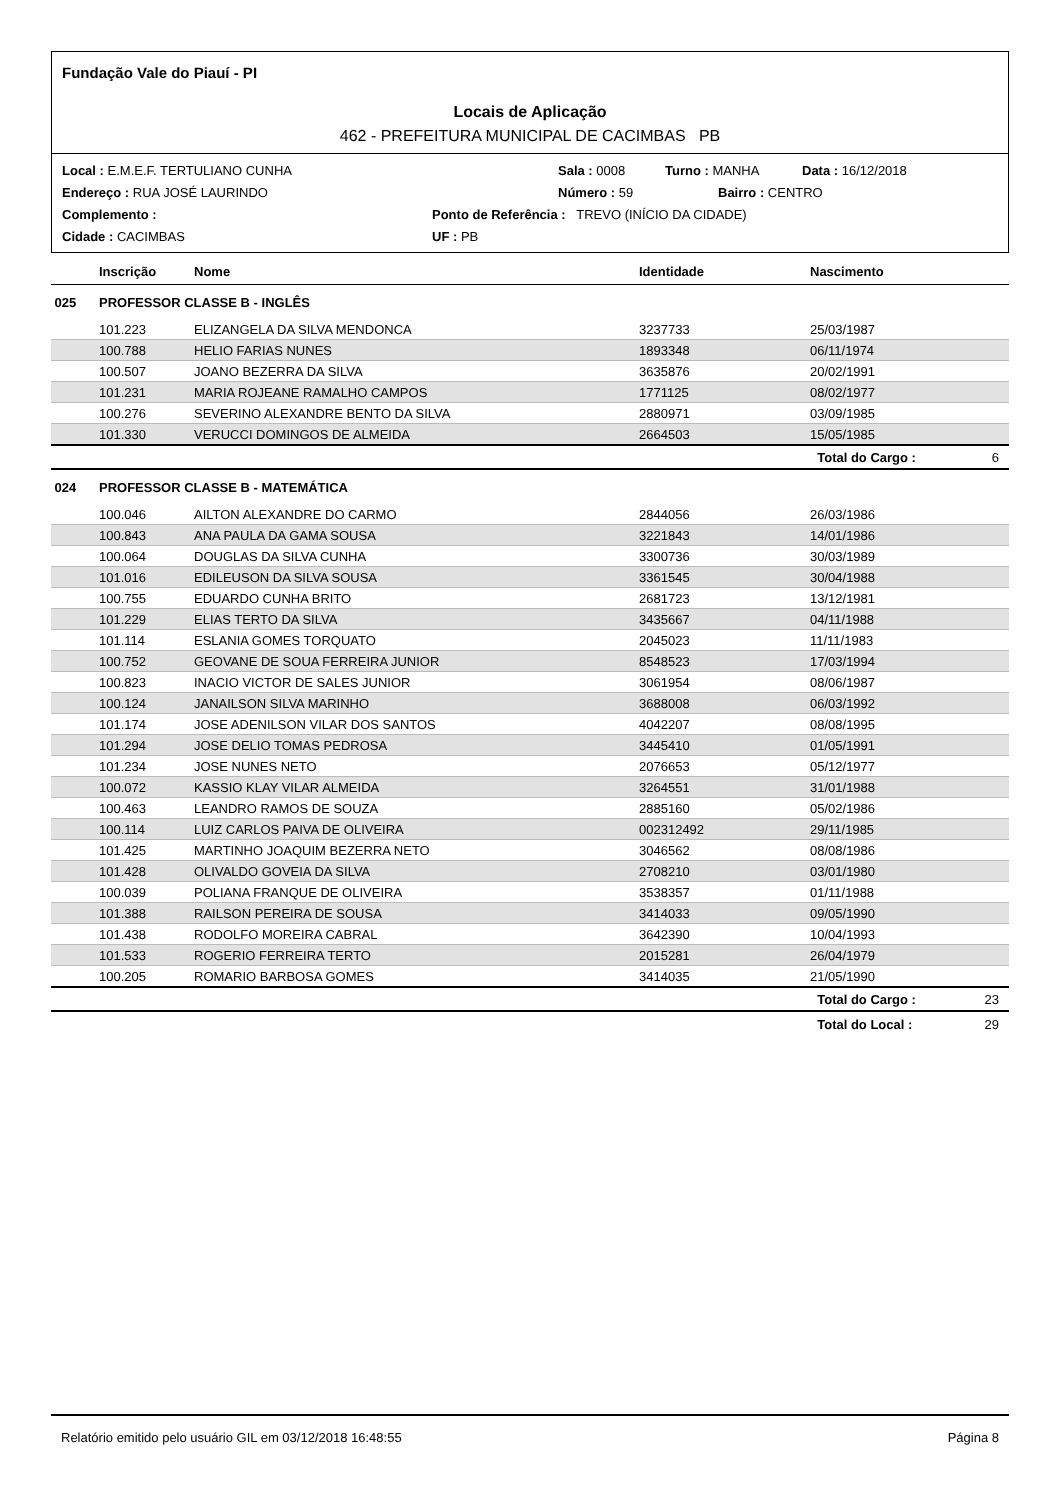Fundação Vale do Piauí - PI
Locais de Aplicação
462 - PREFEITURA MUNICIPAL DE CACIMBAS PB
Local : E.M.E.F. TERTULIANO CUNHA Sala : 0008 Turno : MANHA Data : 16/12/2018
Endereço : RUA JOSÉ LAURINDO Número : 59 Bairro : CENTRO
Complemento : Ponto de Referência : TREVO (INÍCIO DA CIDADE)
Cidade : CACIMBAS UF : PB
| | Inscrição | Nome | Identidade | Nascimento | |
| --- | --- | --- | --- | --- | --- |
| 025 | PROFESSOR CLASSE B - INGLÊS | | | | |
| | 101.223 | ELIZANGELA DA SILVA MENDONCA | 3237733 | 25/03/1987 | |
| | 100.788 | HELIO FARIAS NUNES | 1893348 | 06/11/1974 | |
| | 100.507 | JOANO BEZERRA DA SILVA | 3635876 | 20/02/1991 | |
| | 101.231 | MARIA ROJEANE RAMALHO CAMPOS | 1771125 | 08/02/1977 | |
| | 100.276 | SEVERINO ALEXANDRE BENTO DA SILVA | 2880971 | 03/09/1985 | |
| | 101.330 | VERUCCI DOMINGOS DE ALMEIDA | 2664503 | 15/05/1985 | |
| | | | | Total do Cargo : | 6 |
| 024 | PROFESSOR CLASSE B - MATEMÁTICA | | | | |
| | 100.046 | AILTON ALEXANDRE DO CARMO | 2844056 | 26/03/1986 | |
| | 100.843 | ANA PAULA DA GAMA SOUSA | 3221843 | 14/01/1986 | |
| | 100.064 | DOUGLAS DA SILVA CUNHA | 3300736 | 30/03/1989 | |
| | 101.016 | EDILEUSON DA SILVA SOUSA | 3361545 | 30/04/1988 | |
| | 100.755 | EDUARDO CUNHA BRITO | 2681723 | 13/12/1981 | |
| | 101.229 | ELIAS TERTO DA SILVA | 3435667 | 04/11/1988 | |
| | 101.114 | ESLANIA GOMES TORQUATO | 2045023 | 11/11/1983 | |
| | 100.752 | GEOVANE DE SOUA FERREIRA JUNIOR | 8548523 | 17/03/1994 | |
| | 100.823 | INACIO VICTOR DE SALES JUNIOR | 3061954 | 08/06/1987 | |
| | 100.124 | JANAILSON SILVA MARINHO | 3688008 | 06/03/1992 | |
| | 101.174 | JOSE ADENILSON VILAR DOS SANTOS | 4042207 | 08/08/1995 | |
| | 101.294 | JOSE DELIO TOMAS PEDROSA | 3445410 | 01/05/1991 | |
| | 101.234 | JOSE NUNES NETO | 2076653 | 05/12/1977 | |
| | 100.072 | KASSIO KLAY VILAR ALMEIDA | 3264551 | 31/01/1988 | |
| | 100.463 | LEANDRO RAMOS DE SOUZA | 2885160 | 05/02/1986 | |
| | 100.114 | LUIZ CARLOS PAIVA DE OLIVEIRA | 002312492 | 29/11/1985 | |
| | 101.425 | MARTINHO JOAQUIM BEZERRA NETO | 3046562 | 08/08/1986 | |
| | 101.428 | OLIVALDO GOVEIA DA SILVA | 2708210 | 03/01/1980 | |
| | 100.039 | POLIANA FRANQUE DE OLIVEIRA | 3538357 | 01/11/1988 | |
| | 101.388 | RAILSON PEREIRA DE SOUSA | 3414033 | 09/05/1990 | |
| | 101.438 | RODOLFO MOREIRA CABRAL | 3642390 | 10/04/1993 | |
| | 101.533 | ROGERIO FERREIRA TERTO | 2015281 | 26/04/1979 | |
| | 100.205 | ROMARIO BARBOSA GOMES | 3414035 | 21/05/1990 | |
| | | | | Total do Cargo : | 23 |
| | | | | Total do Local : | 29 |
Relatório emitido pelo usuário GIL em 03/12/2018 16:48:55 Página 8